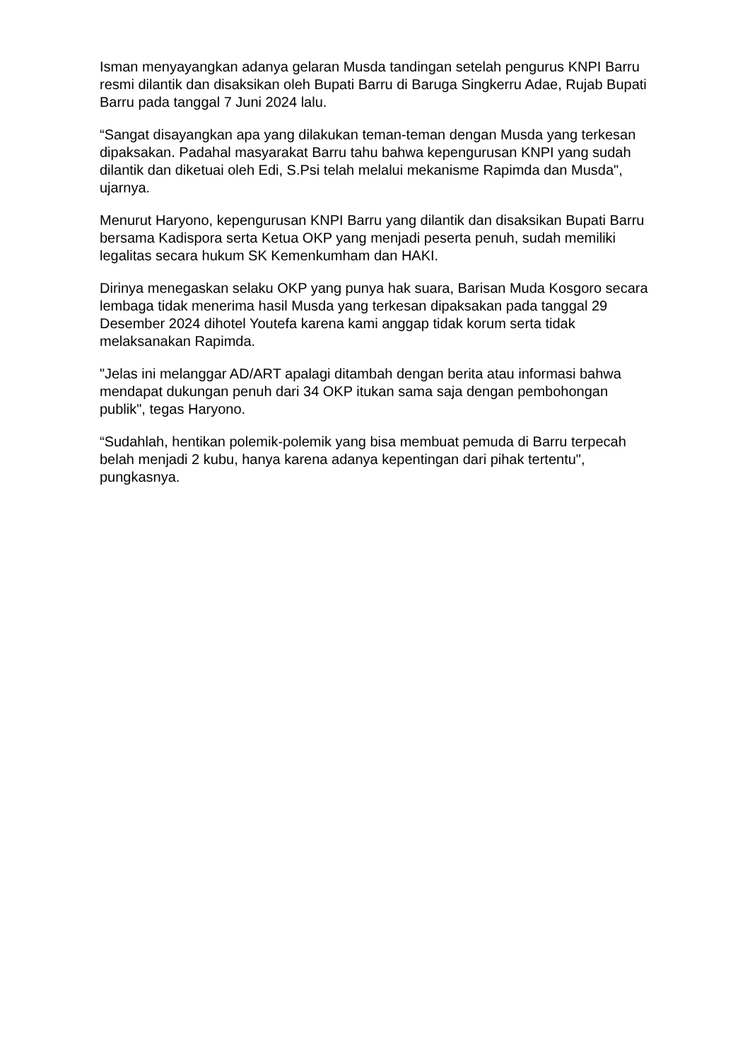Isman menyayangkan adanya gelaran Musda tandingan setelah pengurus KNPI Barru resmi dilantik dan disaksikan oleh Bupati Barru di Baruga Singkerru Adae, Rujab Bupati Barru pada tanggal 7 Juni 2024 lalu.
“Sangat disayangkan apa yang dilakukan teman-teman dengan Musda yang terkesan dipaksakan. Padahal masyarakat Barru tahu bahwa kepengurusan KNPI yang sudah dilantik dan diketuai oleh Edi, S.Psi telah melalui mekanisme Rapimda dan Musda", ujarnya.
Menurut Haryono, kepengurusan KNPI Barru yang dilantik dan disaksikan Bupati Barru bersama Kadispora serta Ketua OKP yang menjadi peserta penuh, sudah memiliki legalitas secara hukum SK Kemenkumham dan HAKI.
Dirinya menegaskan selaku OKP yang punya hak suara, Barisan Muda Kosgoro secara lembaga tidak menerima hasil Musda yang terkesan dipaksakan pada tanggal 29 Desember 2024 dihotel Youtefa karena kami anggap tidak korum serta tidak melaksanakan Rapimda.
"Jelas ini melanggar AD/ART apalagi ditambah dengan berita atau informasi bahwa mendapat dukungan penuh dari 34 OKP itukan sama saja dengan pembohongan publik", tegas Haryono.
“Sudahlah, hentikan polemik-polemik yang bisa membuat pemuda di Barru terpecah belah menjadi 2 kubu, hanya karena adanya kepentingan dari pihak tertentu", pungkasnya.